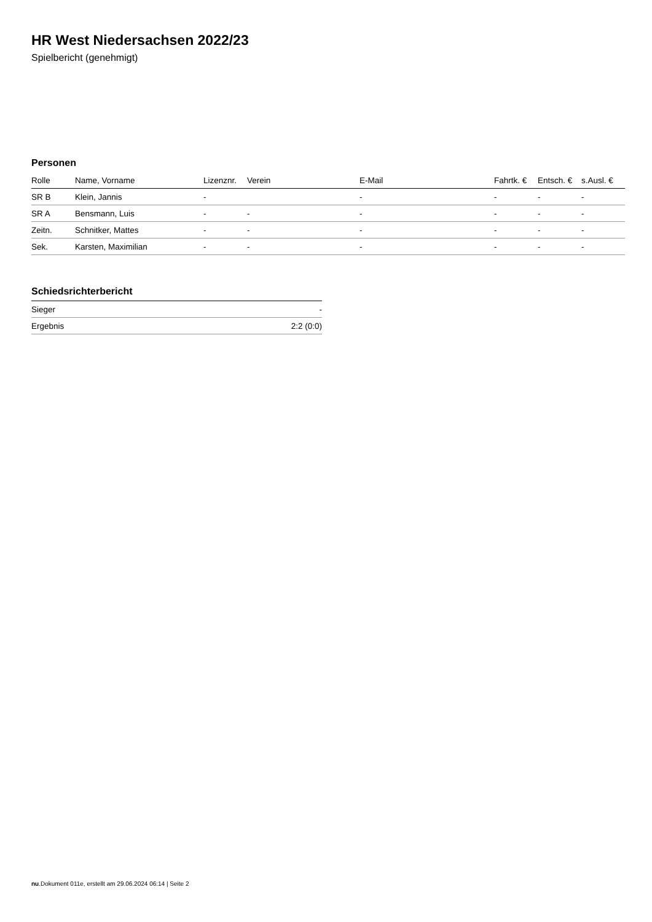HR West Niedersachsen 2022/23
Spielbericht (genehmigt)
Personen
| Rolle | Name, Vorname | Lizenznr. | Verein | E-Mail | Fahrtk. € | Entsch. € | s.Ausl. € |
| --- | --- | --- | --- | --- | --- | --- | --- |
| SR B | Klein, Jannis | - | | - | - | - | - |
| SR A | Bensmann, Luis | - | - | - | - | - | - |
| Zeitn. | Schnitker, Mattes | - | - | - | - | - | - |
| Sek. | Karsten, Maximilian | - | - | - | - | - | - |
Schiedsrichterbericht
| Sieger | - |
| Ergebnis | 2:2 (0:0) |
nu.Dokument 011e, erstellt am 29.06.2024 06:14 | Seite 2